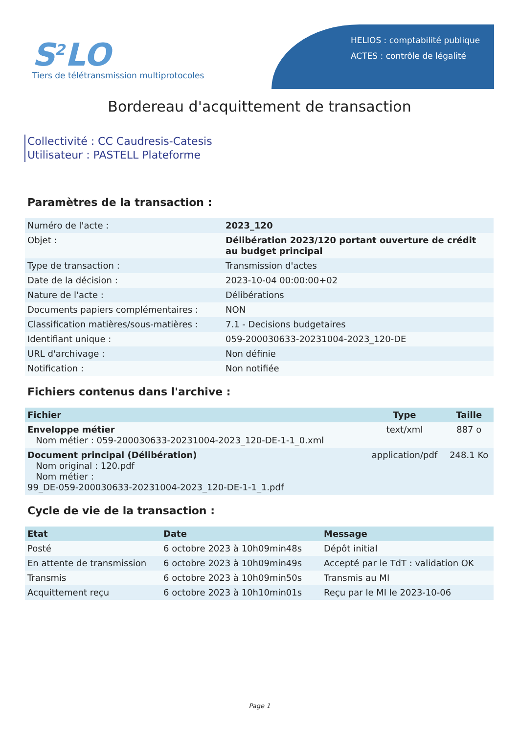S<sup>2</sup>LO
Tiers de télétransmission multiprotocoles
HELIOS : comptabilité publique
ACTES : contrôle de légalité
Bordereau d'acquittement de transaction
Collectivité : CC Caudresis-Catesis
Utilisateur : PASTELL Plateforme
Paramètres de la transaction :
| Numéro de l'acte : | 2023_120 |
| Objet : | Délibération 2023/120 portant ouverture de crédit au budget principal |
| Type de transaction : | Transmission d'actes |
| Date de la décision : | 2023-10-04 00:00:00+02 |
| Nature de l'acte : | Délibérations |
| Documents papiers complémentaires : | NON |
| Classification matières/sous-matières : | 7.1 - Decisions budgetaires |
| Identifiant unique : | 059-200030633-20231004-2023_120-DE |
| URL d'archivage : | Non définie |
| Notification : | Non notifiée |
Fichiers contenus dans l'archive :
| Fichier | Type | Taille |
| --- | --- | --- |
| Enveloppe métier Nom métier : 059-200030633-20231004-2023_120-DE-1-1_0.xml | text/xml | 887 o |
| Document principal (Délibération) Nom original : 120.pdf Nom métier : 99_DE-059-200030633-20231004-2023_120-DE-1-1_1.pdf | application/pdf | 248.1 Ko |
Cycle de vie de la transaction :
| Etat | Date | Message |
| --- | --- | --- |
| Posté | 6 octobre 2023 à 10h09min48s | Dépôt initial |
| En attente de transmission | 6 octobre 2023 à 10h09min49s | Accepté par le TdT : validation OK |
| Transmis | 6 octobre 2023 à 10h09min50s | Transmis au MI |
| Acquittement reçu | 6 octobre 2023 à 10h10min01s | Reçu par le MI le 2023-10-06 |
Page 1